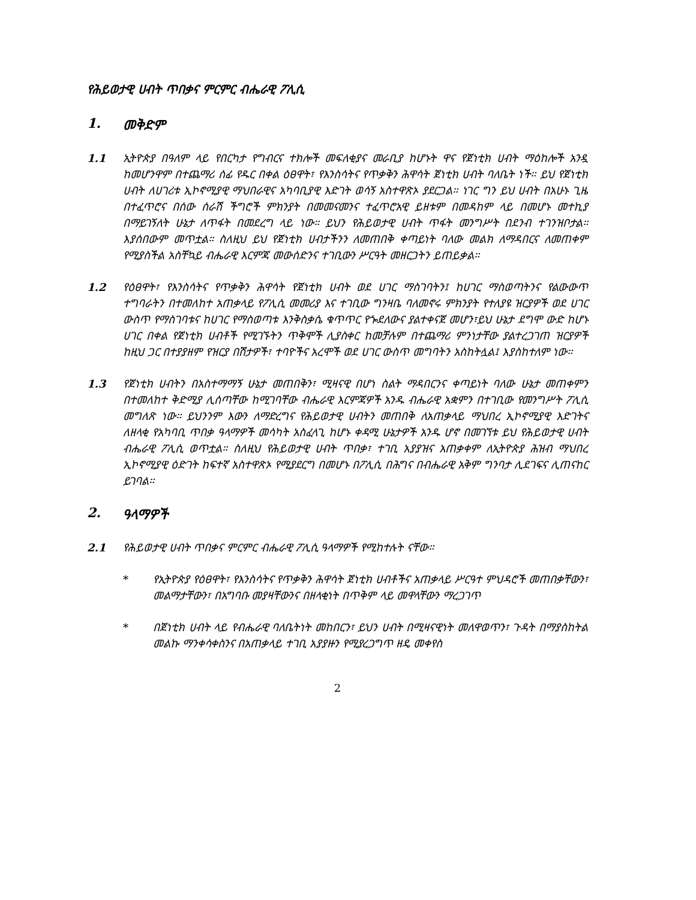የሕይወታዊ ሀብት ጥበቃና ምርምር ብሔራዊ ፖሊሲ
1. መቅድም
1.1 ኢትዮጵያ በዓለም ላይ የበርካታ የግብርና ተክሎች መፍለቂያና መራቢያ ከሆኑት ዋና የጀነቲክ ሀብት ማዕከሎች አንዷ ከመሆንዋም በተጨማሪ ሰፊ የዱር በቀል ዕፀዋት፣ የእንስሳትና የጥቃቅን ሕዋሳት ጀነቲክ ሀብት ባለቤት ነች። ይህ የጀነቲክ ሀብት ለሀገሪቱ ኢኮኖሚያዊ ማህበራዊና አካባቢያዊ እድገት ወሳኝ አስተዋጽኦ ያደርጋል። ነገር ግን ይህ ሀብት በአሁኑ ጊዜ በተፈጥሮና በሰው ሰራሽ ችግሮች ምክንያት በመመናመንና ተፈጥሮአዊ ይዘቱም በመዳከም ላይ በመሆኑ መተኪያ በማይገኝለት ሁኔታ ለጥፋት በመደረግ ላይ ነው። ይህን የሕይወታዊ ሀብት ጥፋት መንግሥት በደንብ ተገንዝቦታል። እያሰበውም መጥቷል። ስለዚህ ይህ የጀነቲክ ሀብታችንን ለመጠበቅ ቀጣይነት ባለው መልክ ለማዳበርና ለመጠቀም የሚያስችል አስቸኳይ ብሔራዊ እርምጃ መውሰድንና ተገቢውን ሥርዓት መዘርጋትን ይጠይቃል።
1.2 የዕፀዋት፣ የእንስሳትና የጥቃቅን ሕዋሳት የጀነቲክ ሀብት ወደ ሀገር ማስገባትን፤ ከሀገር ማስወጣትንና የልውውጥ ተግባራትን በተመለከተ አጠቃላይ የፖሊሲ መመሪያ እና ተገቢው ግንዛቤ ባለመኖሩ ምክንያት የተለያዩ ዝርያዎች ወደ ሀገር ውስጥ የማስገባቱና ከሀገር የማስወጣቱ እንቅስቃሴ ቁጥጥር የጐደለውና ያልተቀናጀ መሆን፣ይህ ሁኔታ ደግሞ ውድ ከሆኑ ሀገር በቀል የጀነቲክ ሀብቶች የሚገኙትን ጥቅሞች ሊያስቀር ከመቻሉም በተጨማሪ ምንነታቸው ያልተረጋገጠ ዝርያዎች ከዚህ ጋር በተያያዘም የዝርያ በሽታዎች፣ ተባዮችና አረሞች ወደ ሀገር ውስጥ መግባትን አስከትሏል፤ እያስከተለም ነው።
1.3 የጀነቲክ ሀብትን በአስተማማኝ ሁኔታ መጠበቅን፣ ሚዛናዊ በሆነ ስልት ማዳበርንና ቀጣይነት ባለው ሁኔታ መጠቀምን በተመለከተ ቅድሚያ ሊሰጣቸው ከሚገባቸው ብሔራዊ እርምጃዎች አንዱ ብሔራዊ አቋምን በተገቢው የመንግሥት ፖሊሲ መግለጽ ነው። ይህንንም እውን ለማድረግና የሕይወታዊ ሀብትን መጠበቅ ለአጠቃላይ ማህበረ ኢኮኖሚያዊ እድገትና ለዘላቂ የአካባቢ ጥበቃ ዓላማዎች መሳካት አስፈላጊ ከሆኑ ቀዳሚ ሁኔታዎች አንዱ ሆኖ በመገኘቱ ይህ የሕይወታዊ ሀብት ብሔራዊ ፖሊሲ ወጥቷል። ስለዚህ የሕይወታዊ ሀብት ጥበቃ፣ ተገቢ አያያዝና አጠቃቀም ለኢትዮጵያ ሕዝብ ማህበረ ኢኮኖሚያዊ ዕድገት ከፍተኛ አስተዋጽኦ የሚያደርግ በመሆኑ በፖሊሲ በሕግና በብሔራዊ አቅም ግንባታ ሊደገፍና ሊጠናከር ይገባል።
2. ዓላማዎች
2.1 የሕይወታዊ ሀብት ጥበቃና ምርምር ብሔራዊ ፖሊሲ ዓላማዎች የሚከተሉት ናቸው።
* የኢትዮጵያ የዕፀዋት፣ የእንስሳትና የጥቃቅን ሕዋሳት ጀነቲክ ሀብቶችና አጠቃላይ ሥርዓተ ምህዳሮች መጠበቃቸውን፣ መልማታቸውን፣ በአግባቡ መያዛቸውንና በዘላቂነት በጥቅም ላይ መዋላቸውን ማረጋገጥ
* በጀነቲክ ሀብት ላይ የብሔራዊ ባለቤትነት መከበርን፣ ይህን ሀብት በሚዛናዊነት መለዋወጥን፣ ጉዳት በማያስከትል መልኩ ማንቀሳቀስንና በአጠቃላይ ተገቢ አያያዙን የሚያረጋግጥ ዘዴ መቀየስ
2